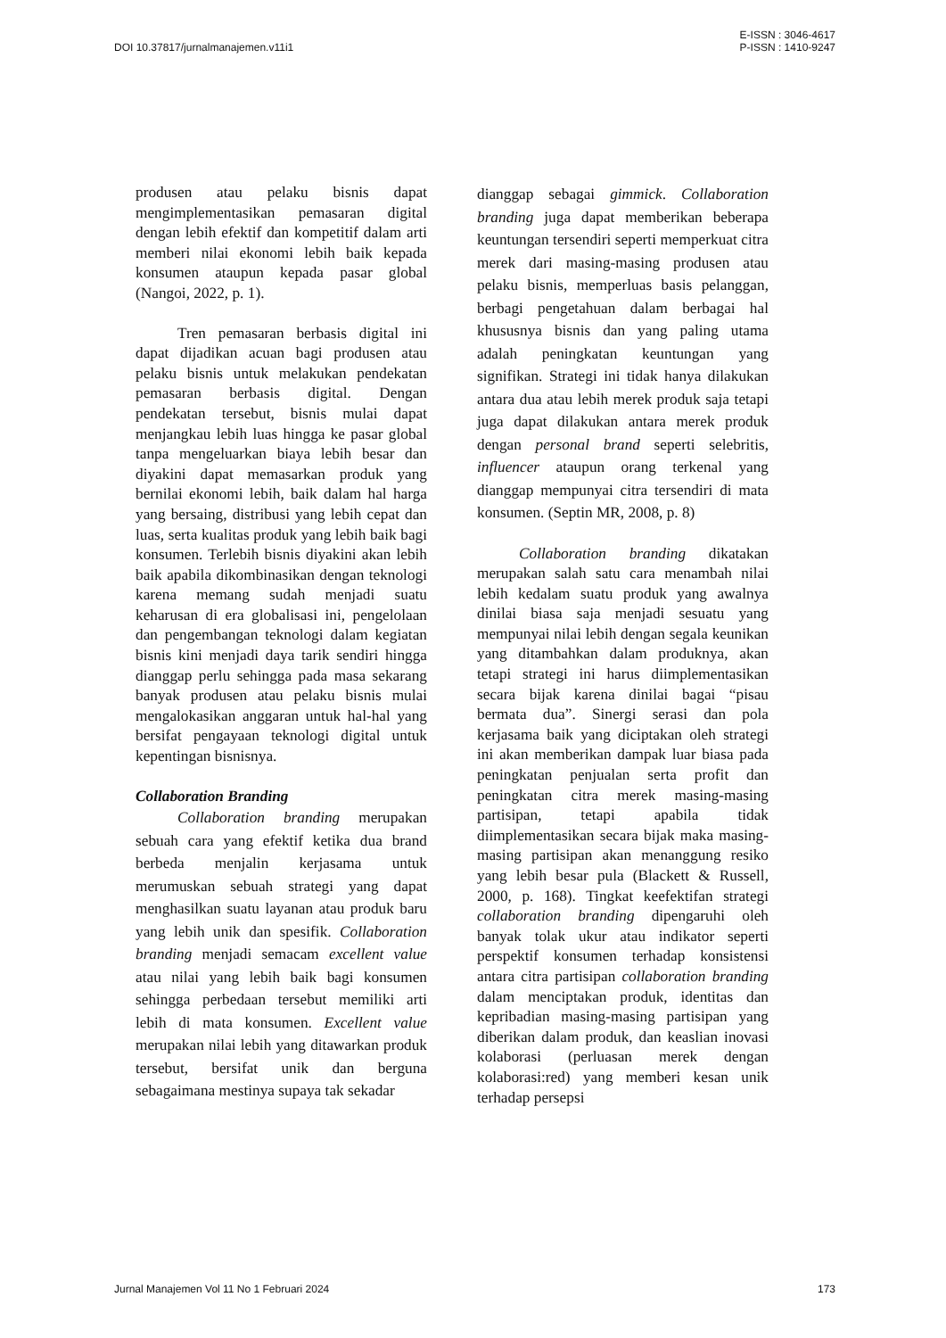DOI 10.37817/jurnalmanajemen.v11i1
E-ISSN : 3046-4617
P-ISSN : 1410-9247
produsen atau pelaku bisnis dapat mengimplementasikan pemasaran digital dengan lebih efektif dan kompetitif dalam arti memberi nilai ekonomi lebih baik kepada konsumen ataupun kepada pasar global (Nangoi, 2022, p. 1).
Tren pemasaran berbasis digital ini dapat dijadikan acuan bagi produsen atau pelaku bisnis untuk melakukan pendekatan pemasaran berbasis digital. Dengan pendekatan tersebut, bisnis mulai dapat menjangkau lebih luas hingga ke pasar global tanpa mengeluarkan biaya lebih besar dan diyakini dapat memasarkan produk yang bernilai ekonomi lebih, baik dalam hal harga yang bersaing, distribusi yang lebih cepat dan luas, serta kualitas produk yang lebih baik bagi konsumen. Terlebih bisnis diyakini akan lebih baik apabila dikombinasikan dengan teknologi karena memang sudah menjadi suatu keharusan di era globalisasi ini, pengelolaan dan pengembangan teknologi dalam kegiatan bisnis kini menjadi daya tarik sendiri hingga dianggap perlu sehingga pada masa sekarang banyak produsen atau pelaku bisnis mulai mengalokasikan anggaran untuk hal-hal yang bersifat pengayaan teknologi digital untuk kepentingan bisnisnya.
Collaboration Branding
Collaboration branding merupakan sebuah cara yang efektif ketika dua brand berbeda menjalin kerjasama untuk merumuskan sebuah strategi yang dapat menghasilkan suatu layanan atau produk baru yang lebih unik dan spesifik. Collaboration branding menjadi semacam excellent value atau nilai yang lebih baik bagi konsumen sehingga perbedaan tersebut memiliki arti lebih di mata konsumen. Excellent value merupakan nilai lebih yang ditawarkan produk tersebut, bersifat unik dan berguna sebagaimana mestinya supaya tak sekadar
dianggap sebagai gimmick. Collaboration branding juga dapat memberikan beberapa keuntungan tersendiri seperti memperkuat citra merek dari masing-masing produsen atau pelaku bisnis, memperluas basis pelanggan, berbagi pengetahuan dalam berbagai hal khususnya bisnis dan yang paling utama adalah peningkatan keuntungan yang signifikan. Strategi ini tidak hanya dilakukan antara dua atau lebih merek produk saja tetapi juga dapat dilakukan antara merek produk dengan personal brand seperti selebritis, influencer ataupun orang terkenal yang dianggap mempunyai citra tersendiri di mata konsumen. (Septin MR, 2008, p. 8)
Collaboration branding dikatakan merupakan salah satu cara menambah nilai lebih kedalam suatu produk yang awalnya dinilai biasa saja menjadi sesuatu yang mempunyai nilai lebih dengan segala keunikan yang ditambahkan dalam produknya, akan tetapi strategi ini harus diimplementasikan secara bijak karena dinilai bagai “pisau bermata dua”. Sinergi serasi dan pola kerjasama baik yang diciptakan oleh strategi ini akan memberikan dampak luar biasa pada peningkatan penjualan serta profit dan peningkatan citra merek masing-masing partisipan, tetapi apabila tidak diimplementasikan secara bijak maka masing-masing partisipan akan menanggung resiko yang lebih besar pula (Blackett & Russell, 2000, p. 168). Tingkat keefektifan strategi collaboration branding dipengaruhi oleh banyak tolak ukur atau indikator seperti perspektif konsumen terhadap konsistensi antara citra partisipan collaboration branding dalam menciptakan produk, identitas dan kepribadian masing-masing partisipan yang diberikan dalam produk, dan keaslian inovasi kolaborasi (perluasan merek dengan kolaborasi:red) yang memberi kesan unik terhadap persepsi
Jurnal Manajemen Vol 11 No 1 Februari 2024
173